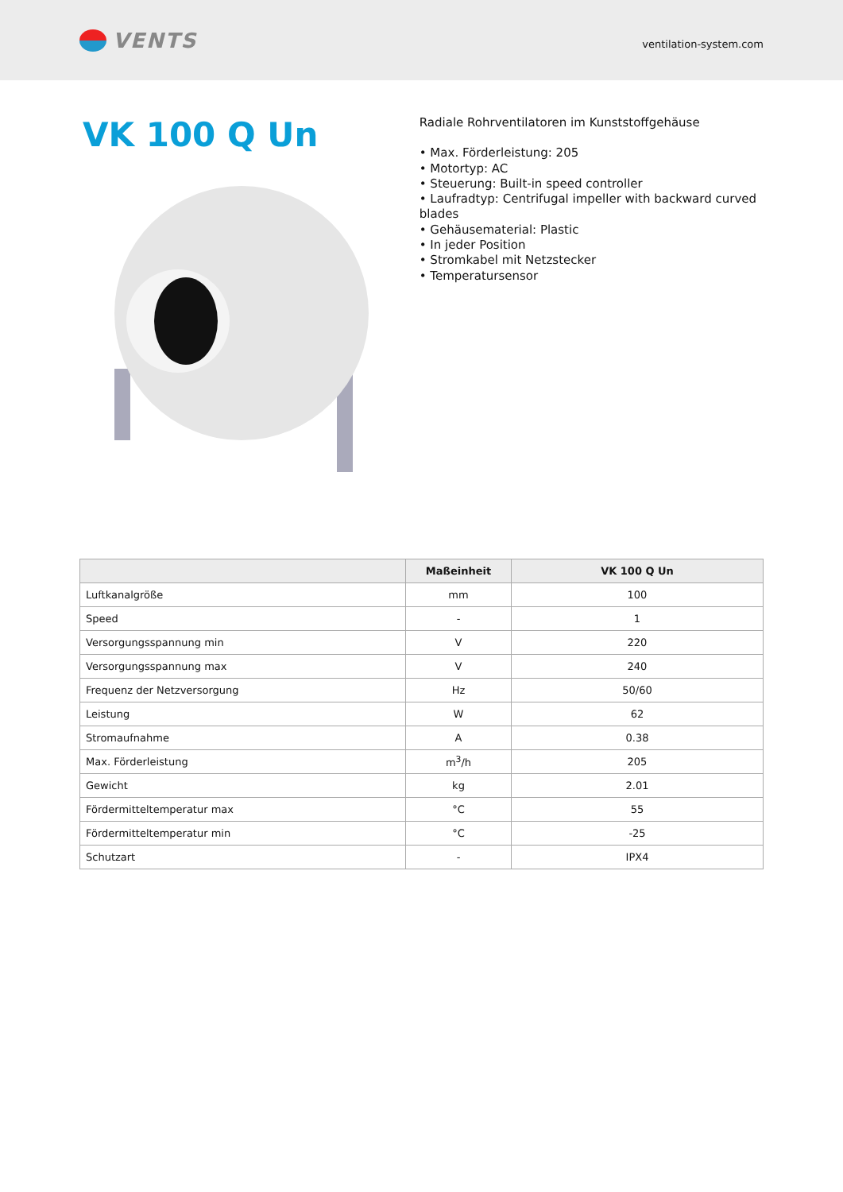VENTS
ventilation-system.com
VK 100 Q Un
Radiale Rohrventilatoren im Kunststoffgehäuse
• Max. Förderleistung: 205
• Motortyp: AC
• Steuerung: Built-in speed controller
• Laufradtyp: Centrifugal impeller with backward curved blades
• Gehäusematerial: Plastic
• In jeder Position
• Stromkabel mit Netzstecker
• Temperatursensor
| | Maßeinheit | VK 100 Q Un |
| --- | --- | --- |
| Luftkanalgröße | mm | 100 |
| Speed | - | 1 |
| Versorgungsspannung min | V | 220 |
| Versorgungsspannung max | V | 240 |
| Frequenz der Netzversorgung | Hz | 50/60 |
| Leistung | W | 62 |
| Stromaufnahme | A | 0.38 |
| Max. Förderleistung | m<sup>3</sup>/h | 205 |
| Gewicht | kg | 2.01 |
| Fördermitteltemperatur max | °C | 55 |
| Fördermitteltemperatur min | °C | -25 |
| Schutzart | - | IPX4 |